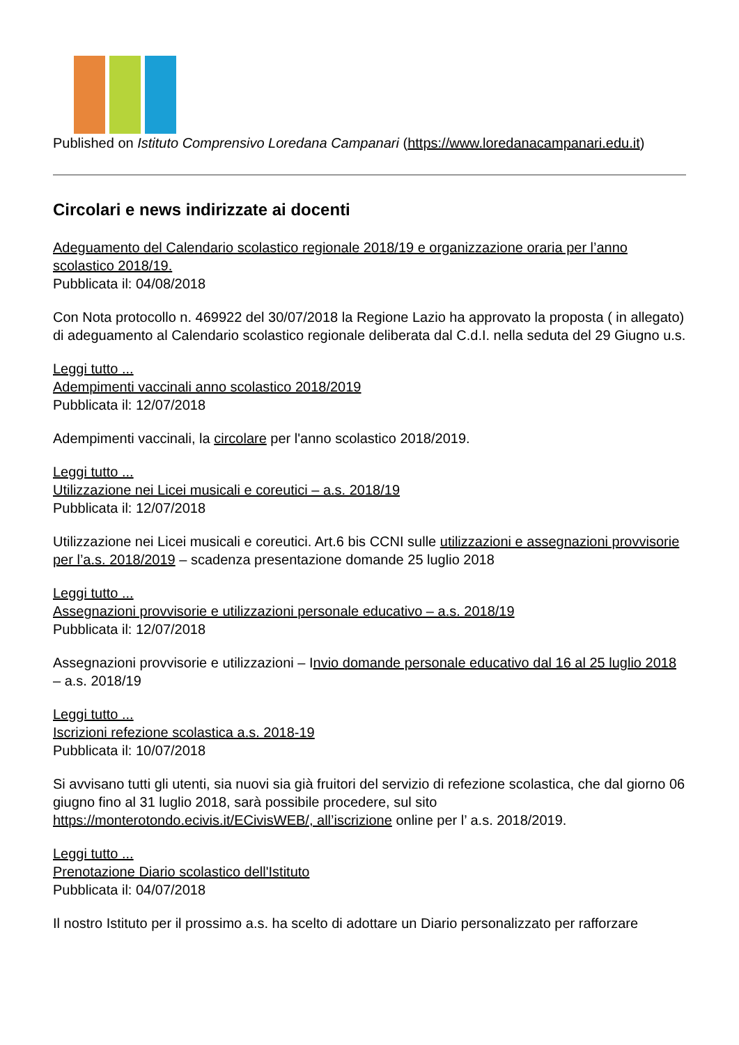Published on Istituto Comprensivo Loredana Campanari (https://www.loredanacampanari.edu.it)
Circolari e news indirizzate ai docenti
Adeguamento del Calendario scolastico regionale 2018/19 e organizzazione oraria per l’anno scolastico 2018/19.
Pubblicata il: 04/08/2018
Con Nota protocollo n. 469922 del 30/07/2018 la Regione Lazio ha approvato la proposta ( in allegato) di adeguamento al Calendario scolastico regionale deliberata dal C.d.I. nella seduta del 29 Giugno u.s.
Leggi tutto ...
Adempimenti vaccinali anno scolastico 2018/2019
Pubblicata il: 12/07/2018
Adempimenti vaccinali, la circolare per l'anno scolastico 2018/2019.
Leggi tutto ...
Utilizzazione nei Licei musicali e coreutici – a.s. 2018/19
Pubblicata il: 12/07/2018
Utilizzazione nei Licei musicali e coreutici. Art.6 bis CCNI sulle utilizzazioni e assegnazioni provvisorie per l’a.s. 2018/2019 – scadenza presentazione domande 25 luglio 2018
Leggi tutto ...
Assegnazioni provvisorie e utilizzazioni personale educativo – a.s. 2018/19
Pubblicata il: 12/07/2018
Assegnazioni provvisorie e utilizzazioni – Invio domande personale educativo dal 16 al 25 luglio 2018 – a.s. 2018/19
Leggi tutto ...
Iscrizioni refezione scolastica a.s. 2018-19
Pubblicata il: 10/07/2018
Si avvisano tutti gli utenti, sia nuovi sia già fruitori del servizio di refezione scolastica, che dal giorno 06 giugno fino al 31 luglio 2018, sarà possibile procedere, sul sito https://monterotondo.ecivis.it/ECivisWEB/, all’iscrizione online per l’ a.s. 2018/2019.
Leggi tutto ...
Prenotazione Diario scolastico dell'Istituto
Pubblicata il: 04/07/2018
Il nostro Istituto per il prossimo a.s. ha scelto di adottare un Diario personalizzato per rafforzare